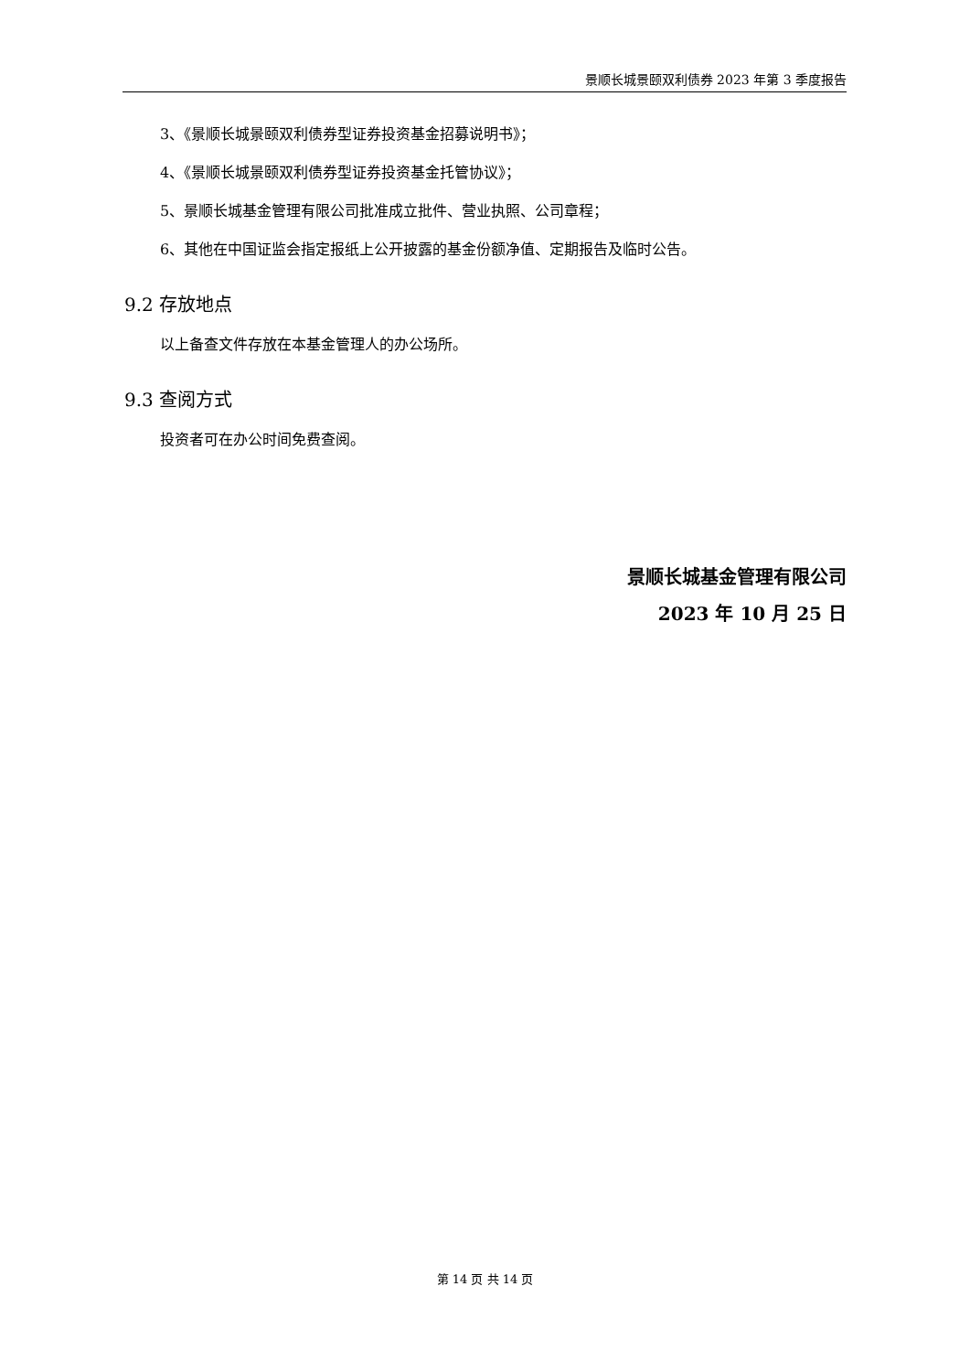景顺长城景颐双利债券 2023 年第 3 季度报告
3、《景顺长城景颐双利债券型证券投资基金招募说明书》；
4、《景顺长城景颐双利债券型证券投资基金托管协议》；
5、景顺长城基金管理有限公司批准成立批件、营业执照、公司章程；
6、其他在中国证监会指定报纸上公开披露的基金份额净值、定期报告及临时公告。
9.2 存放地点
以上备查文件存放在本基金管理人的办公场所。
9.3 查阅方式
投资者可在办公时间免费查阅。
景顺长城基金管理有限公司
2023 年 10 月 25 日
第 14 页 共 14 页